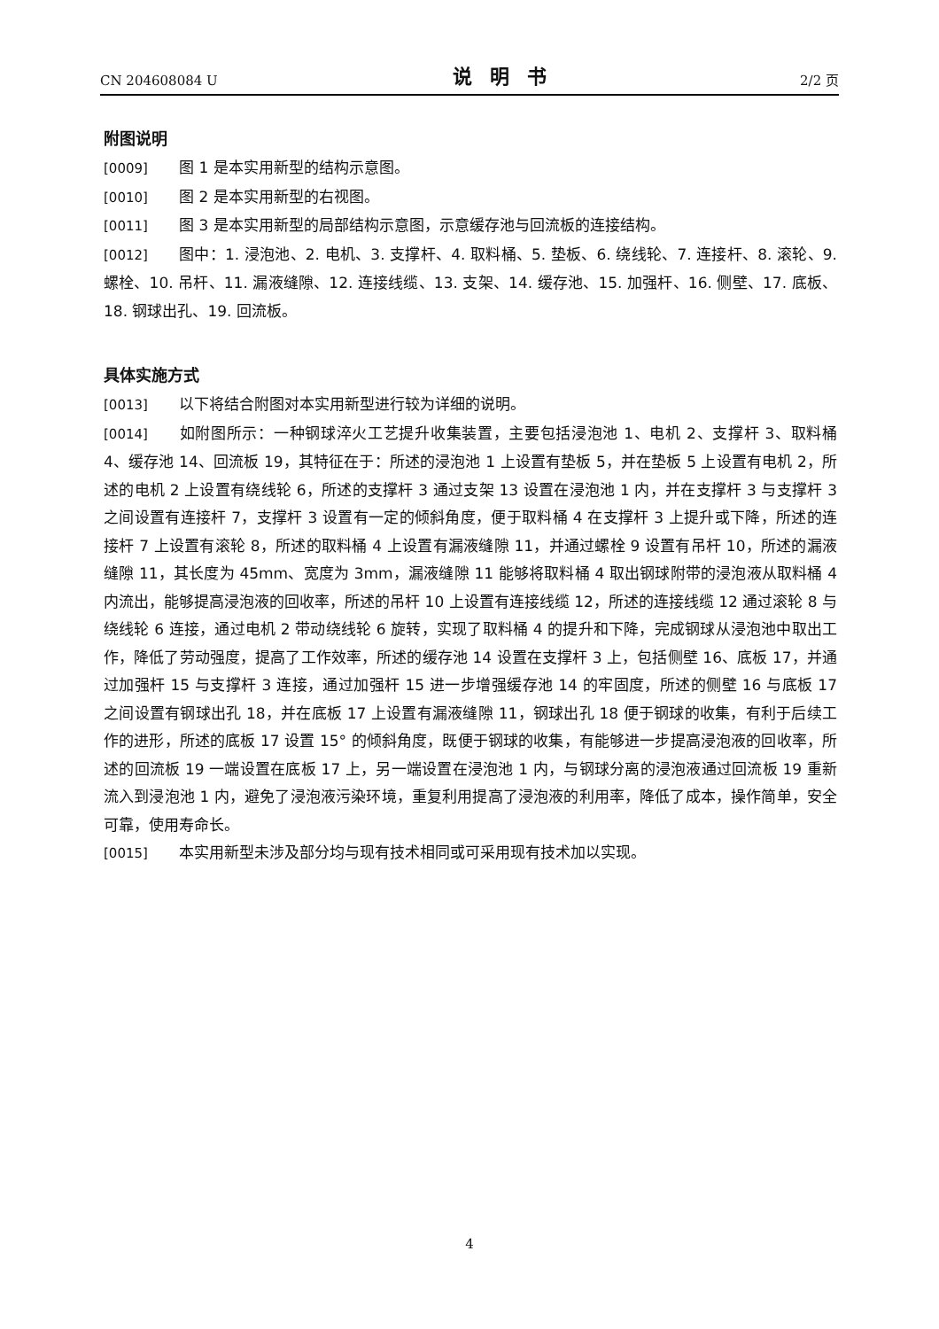CN 204608084 U 说明书 2/2 页
附图说明
[0009] 图 1 是本实用新型的结构示意图。
[0010] 图 2 是本实用新型的右视图。
[0011] 图 3 是本实用新型的局部结构示意图，示意缓存池与回流板的连接结构。
[0012] 图中：1. 浸泡池、2. 电机、3. 支撑杆、4. 取料桶、5. 垫板、6. 绕线轮、7. 连接杆、8. 滚轮、9. 螺栓、10. 吊杆、11. 漏液缝隙、12. 连接线缆、13. 支架、14. 缓存池、15. 加强杆、16. 侧壁、17. 底板、18. 钢球出孔、19. 回流板。
具体实施方式
[0013] 以下将结合附图对本实用新型进行较为详细的说明。
[0014] 如附图所示：一种钢球淬火工艺提升收集装置，主要包括浸泡池 1、电机 2、支撑杆 3、取料桶 4、缓存池 14、回流板 19，其特征在于：所述的浸泡池 1 上设置有垫板 5，并在垫板 5 上设置有电机 2，所述的电机 2 上设置有绕线轮 6，所述的支撑杆 3 通过支架 13 设置在浸泡池 1 内，并在支撑杆 3 与支撑杆 3 之间设置有连接杆 7，支撑杆 3 设置有一定的倾斜角度，便于取料桶 4 在支撑杆 3 上提升或下降，所述的连接杆 7 上设置有滚轮 8，所述的取料桶 4 上设置有漏液缝隙 11，并通过螺栓 9 设置有吊杆 10，所述的漏液缝隙 11，其长度为 45mm、宽度为 3mm，漏液缝隙 11 能够将取料桶 4 取出钢球附带的浸泡液从取料桶 4 内流出，能够提高浸泡液的回收率，所述的吊杆 10 上设置有连接线缆 12，所述的连接线缆 12 通过滚轮 8 与绕线轮 6 连接，通过电机 2 带动绕线轮 6 旋转，实现了取料桶 4 的提升和下降，完成钢球从浸泡池中取出工作，降低了劳动强度，提高了工作效率，所述的缓存池 14 设置在支撑杆 3 上，包括侧壁 16、底板 17，并通过加强杆 15 与支撑杆 3 连接，通过加强杆 15 进一步增强缓存池 14 的牢固度，所述的侧壁 16 与底板 17 之间设置有钢球出孔 18，并在底板 17 上设置有漏液缝隙 11，钢球出孔 18 便于钢球的收集，有利于后续工作的进形，所述的底板 17 设置 15° 的倾斜角度，既便于钢球的收集，有能够进一步提高浸泡液的回收率，所述的回流板 19 一端设置在底板 17 上，另一端设置在浸泡池 1 内，与钢球分离的浸泡液通过回流板 19 重新流入到浸泡池 1 内，避免了浸泡液污染环境，重复利用提高了浸泡液的利用率，降低了成本，操作简单，安全可靠，使用寿命长。
[0015] 本实用新型未涉及部分均与现有技术相同或可采用现有技术加以实现。
4